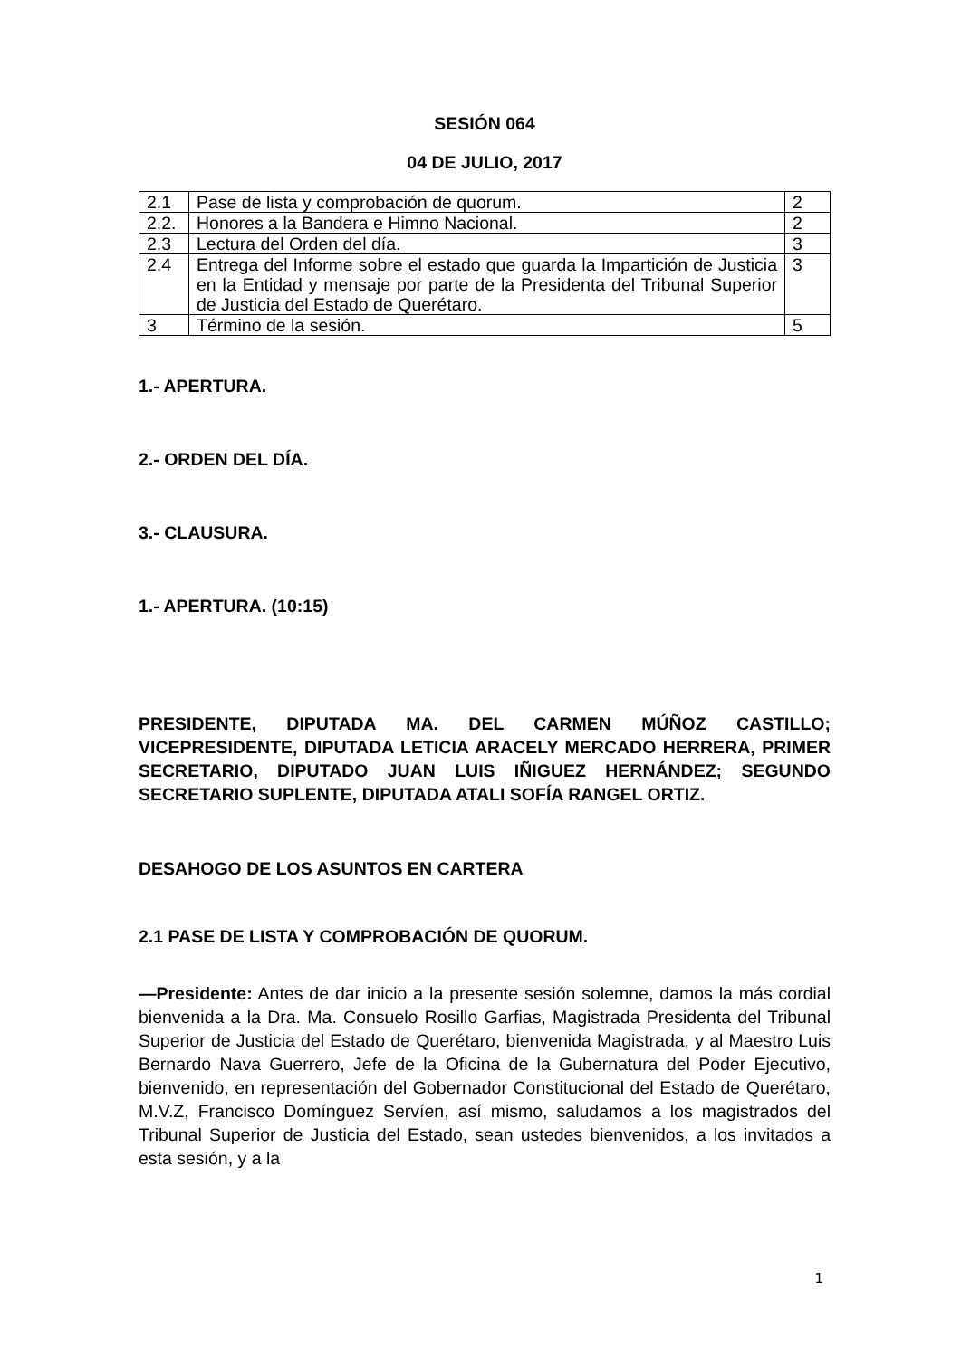SESIÓN 064
04 DE JULIO, 2017
| 2.1 | Pase de lista y comprobación de quorum. | 2 |
| 2.2. | Honores a la Bandera e Himno Nacional. | 2 |
| 2.3 | Lectura del Orden del día. | 3 |
| 2.4 | Entrega del Informe sobre el estado que guarda la Impartición de Justicia en la Entidad y mensaje por parte de la Presidenta del Tribunal Superior de Justicia del Estado de Querétaro. | 3 |
| 3 | Término de la sesión. | 5 |
1.- APERTURA.
2.- ORDEN DEL DÍA.
3.- CLAUSURA.
1.- APERTURA. (10:15)
PRESIDENTE, DIPUTADA MA. DEL CARMEN MÚÑOZ CASTILLO; VICEPRESIDENTE, DIPUTADA LETICIA ARACELY MERCADO HERRERA, PRIMER SECRETARIO, DIPUTADO JUAN LUIS IÑIGUEZ HERNÁNDEZ; SEGUNDO SECRETARIO SUPLENTE, DIPUTADA ATALI SOFÍA RANGEL ORTIZ.
DESAHOGO DE LOS ASUNTOS EN CARTERA
2.1 PASE DE LISTA Y COMPROBACIÓN DE QUORUM.
—Presidente: Antes de dar inicio a la presente sesión solemne, damos la más cordial bienvenida a la Dra. Ma. Consuelo Rosillo Garfias, Magistrada Presidenta del Tribunal Superior de Justicia del Estado de Querétaro, bienvenida Magistrada, y al Maestro Luis Bernardo Nava Guerrero, Jefe de la Oficina de la Gubernatura del Poder Ejecutivo, bienvenido, en representación del Gobernador Constitucional del Estado de Querétaro, M.V.Z, Francisco Domínguez Servíen, así mismo, saludamos a los magistrados del Tribunal Superior de Justicia del Estado, sean ustedes bienvenidos, a los invitados a esta sesión, y a la
1